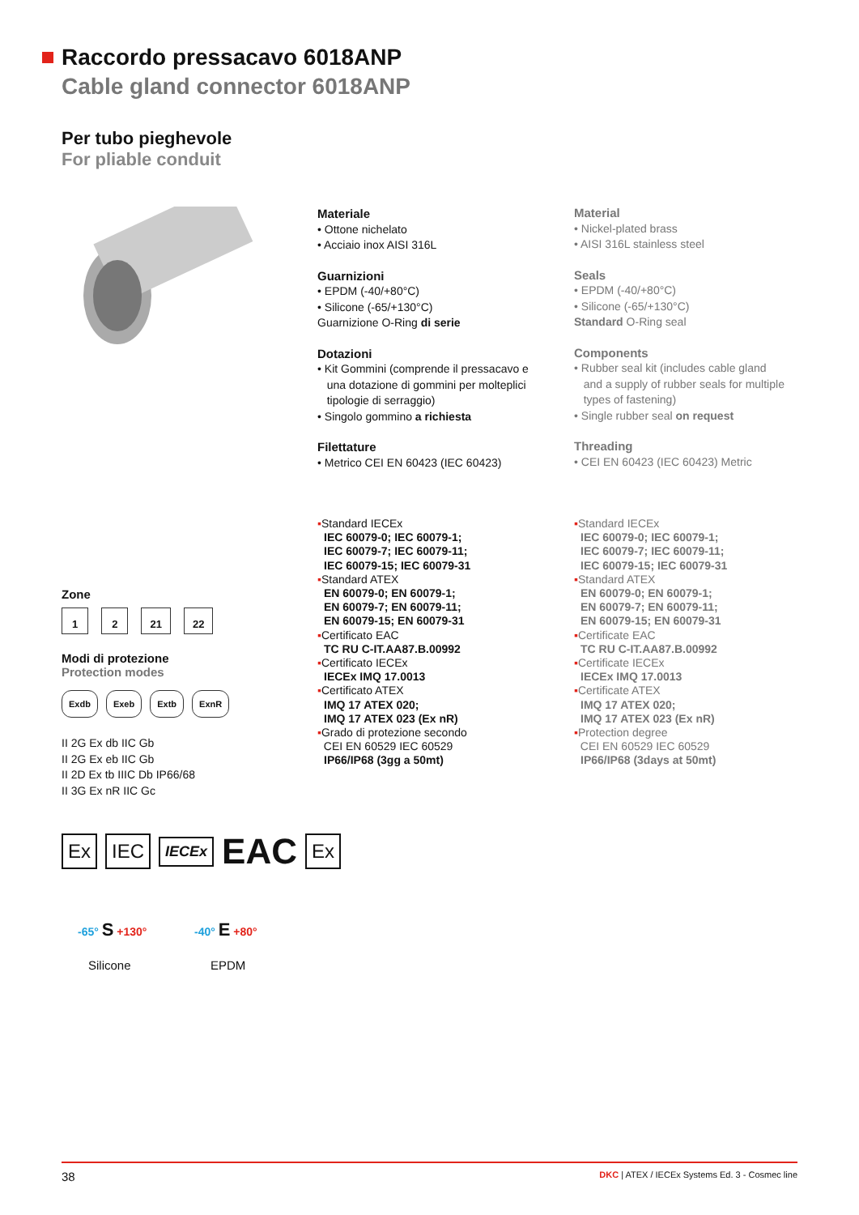Raccordo pressacavo 6018ANP
Cable gland connector 6018ANP
Per tubo pieghevole
For pliable conduit
Materiale
• Ottone nichelato
• Acciaio inox AISI 316L
Guarnizioni
• EPDM (-40/+80°C)
• Silicone (-65/+130°C)
Guarnizione O-Ring di serie
Dotazioni
• Kit Gommini (comprende il pressacavo e
una dotazione di gommini per molteplici
tipologie di serraggio)
• Singolo gommino a richiesta
Filettature
• Metrico CEI EN 60423 (IEC 60423)
Material
• Nickel-plated brass
• AISI 316L stainless steel
Seals
• EPDM (-40/+80°C)
• Silicone (-65/+130°C)
Standard O-Ring seal
Components
• Rubber seal kit (includes cable gland
and a supply of rubber seals for multiple
types of fastening)
• Single rubber seal on request
Threading
• CEI EN 60423 (IEC 60423) Metric
▪Standard IECEx
IEC 60079-0; IEC 60079-1;
IEC 60079-7; IEC 60079-11;
IEC 60079-15; IEC 60079-31
▪Standard ATEX
EN 60079-0; EN 60079-1;
EN 60079-7; EN 60079-11;
EN 60079-15; EN 60079-31
▪Certificato EAC
TC RU C-IT.AA87.B.00992
▪Certificato IECEx
IECEx IMQ 17.0013
▪Certificato ATEX
IMQ 17 ATEX 020;
IMQ 17 ATEX 023 (Ex nR)
▪Grado di protezione secondo
CEI EN 60529 IEC 60529
IP66/IP68 (3gg a 50mt)
▪Standard IECEx
IEC 60079-0; IEC 60079-1;
IEC 60079-7; IEC 60079-11;
IEC 60079-15; IEC 60079-31
▪Standard ATEX
EN 60079-0; EN 60079-1;
EN 60079-7; EN 60079-11;
EN 60079-15; EN 60079-31
▪Certificate EAC
TC RU C-IT.AA87.B.00992
▪Certificate IECEx
IECEx IMQ 17.0013
▪Certificate ATEX
IMQ 17 ATEX 020;
IMQ 17 ATEX 023 (Ex nR)
▪Protection degree
CEI EN 60529 IEC 60529
IP66/IP68 (3days at 50mt)
Zone
1 2 21 22
Modi di protezione
Protection modes
Exdb Exeb Extb ExnR
II 2G Ex db IIC Gb
II 2G Ex eb IIC Gb
II 2D Ex tb IIIC Db IP66/68
II 3G Ex nR IIC Gc
Ex IEC IECEx EAC Ex
-65° S +130° -40° E +80°
Silicone EPDM
38 DKC | ATEX / IECEx Systems Ed. 3 - Cosmec line